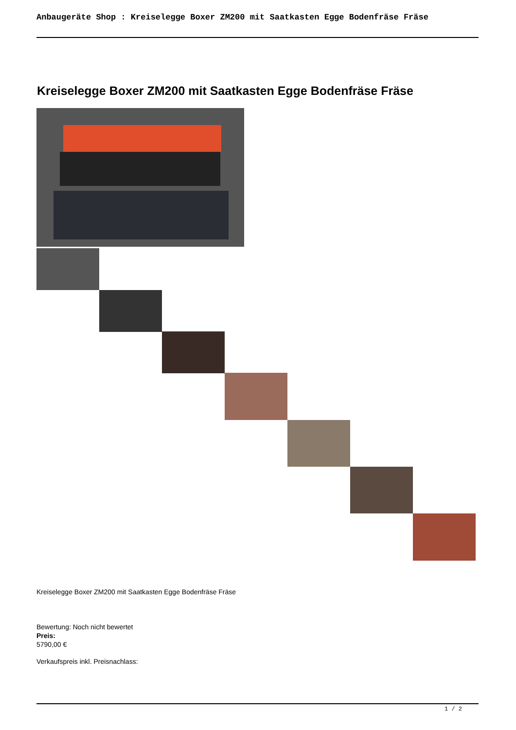Anbaugeräte Shop : Kreiselegge Boxer ZM200 mit Saatkasten Egge Bodenfräse Fräse
Kreiselegge Boxer ZM200 mit Saatkasten Egge Bodenfräse Fräse
Kreiselegge Boxer ZM200 mit Saatkasten Egge Bodenfräse Fräse
Bewertung: Noch nicht bewertet
Preis:
5790,00 €
Verkaufspreis inkl. Preisnachlass:
1 / 2